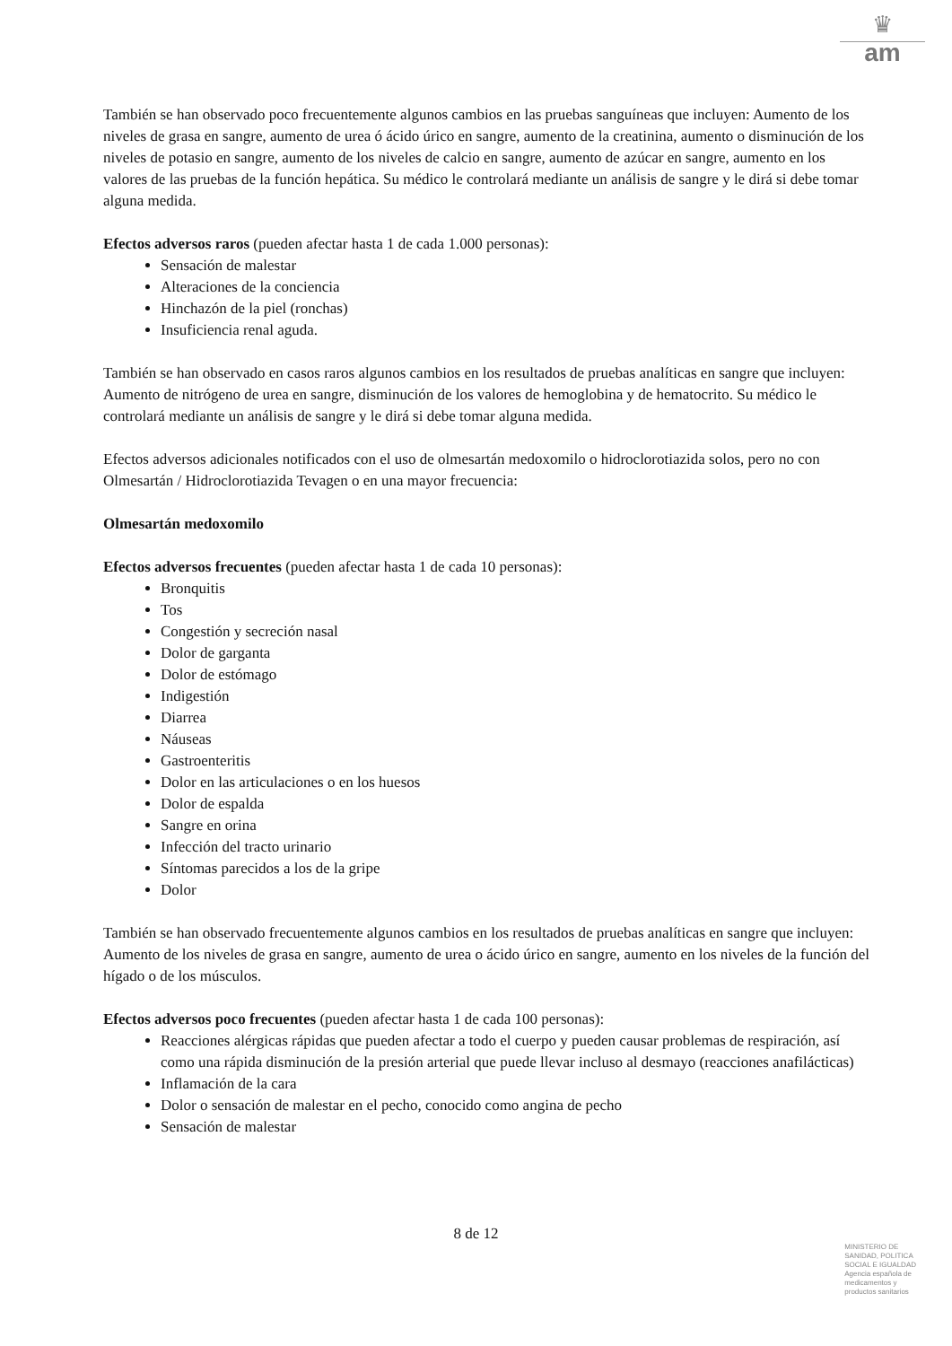♛
am
También se han observado poco frecuentemente algunos cambios en las pruebas sanguíneas que incluyen: Aumento de los niveles de grasa en sangre, aumento de urea ó ácido úrico en sangre, aumento de la creatinina, aumento o disminución de los niveles de potasio en sangre, aumento de los niveles de calcio en sangre, aumento de azúcar en sangre, aumento en los valores de las pruebas de la función hepática. Su médico le controlará mediante un análisis de sangre y le dirá si debe tomar alguna medida.
Efectos adversos raros (pueden afectar hasta 1 de cada 1.000 personas):
Sensación de malestar
Alteraciones de la conciencia
Hinchazón de la piel (ronchas)
Insuficiencia renal aguda.
También se han observado en casos raros algunos cambios en los resultados de pruebas analíticas en sangre que incluyen:
Aumento de nitrógeno de urea en sangre, disminución de los valores de hemoglobina y de hematocrito. Su médico le controlará mediante un análisis de sangre y le dirá si debe tomar alguna medida.
Efectos adversos adicionales notificados con el uso de olmesartán medoxomilo o hidroclorotiazida solos, pero no con Olmesartán / Hidroclorotiazida Tevagen o en una mayor frecuencia:
Olmesartán medoxomilo
Efectos adversos frecuentes (pueden afectar hasta 1 de cada 10 personas):
Bronquitis
Tos
Congestión y secreción nasal
Dolor de garganta
Dolor de estómago
Indigestión
Diarrea
Náuseas
Gastroenteritis
Dolor en las articulaciones o en los huesos
Dolor de espalda
Sangre en orina
Infección del tracto urinario
Síntomas parecidos a los de la gripe
Dolor
También se han observado frecuentemente algunos cambios en los resultados de pruebas analíticas en sangre que incluyen:
Aumento de los niveles de grasa en sangre, aumento de urea o ácido úrico en sangre, aumento en los niveles de la función del hígado o de los músculos.
Efectos adversos poco frecuentes (pueden afectar hasta 1 de cada 100 personas):
Reacciones alérgicas rápidas que pueden afectar a todo el cuerpo y pueden causar problemas de respiración, así como una rápida disminución de la presión arterial que puede llevar incluso al desmayo (reacciones anafilácticas)
Inflamación de la cara
Dolor o sensación de malestar en el pecho, conocido como angina de pecho
Sensación de malestar
8 de 12
MINISTERIO DE
SANIDAD, POLITICA
SOCIAL E IGUALDAD
Agencia española de
medicamentos y
productos sanitarios